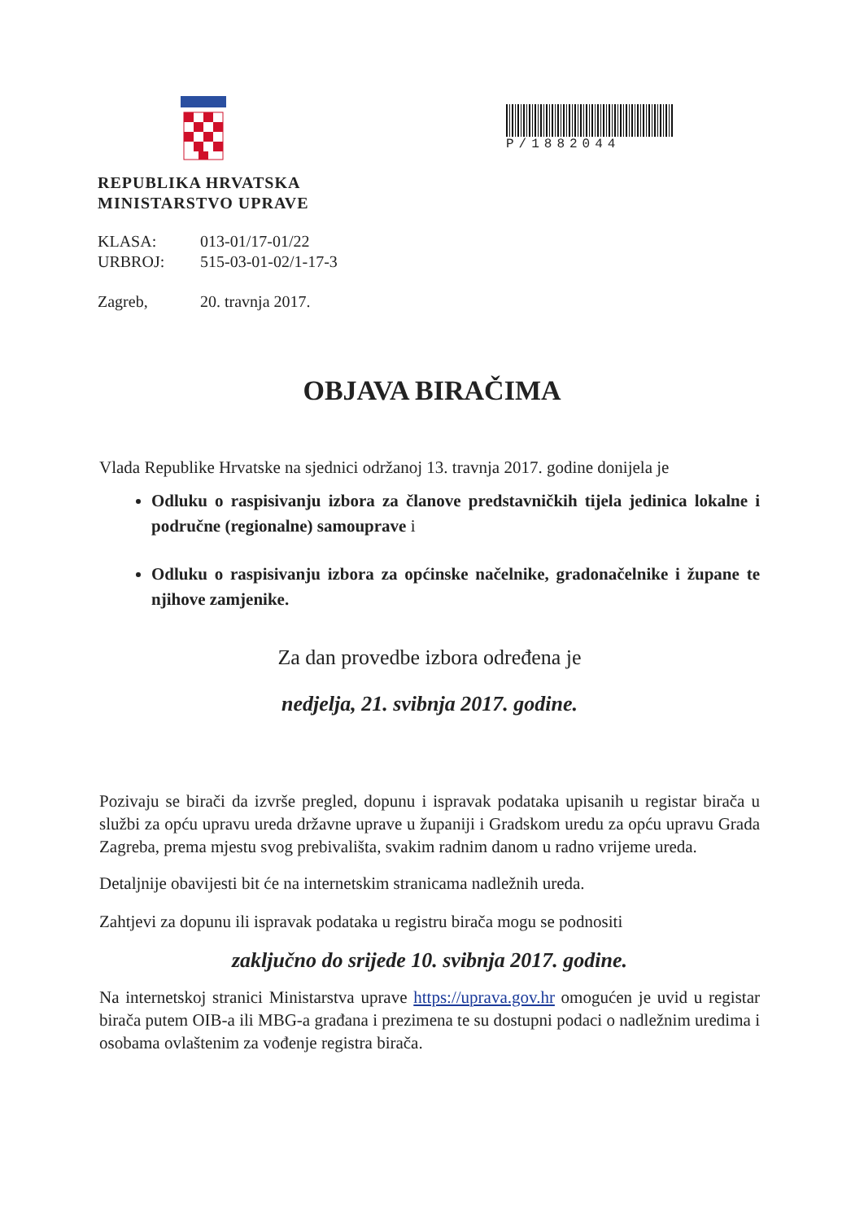REPUBLIKA HRVATSKA
MINISTARSTVO UPRAVE
KLASA: 013-01/17-01/22
URBROJ: 515-03-01-02/1-17-3
Zagreb, 20. travnja 2017.
P/1882044
OBJAVA BIRAČIMA
Vlada Republike Hrvatske na sjednici održanoj 13. travnja 2017. godine donijela je
Odluku o raspisivanju izbora za članove predstavničkih tijela jedinica lokalne i područne (regionalne) samouprave i
Odluku o raspisivanju izbora za općinske načelnike, gradonačelnike i župane te njihove zamjenike.
Za dan provedbe izbora određena je
nedjelja, 21. svibnja 2017. godine.
Pozivaju se birači da izvrše pregled, dopunu i ispravak podataka upisanih u registar birača u službi za opću upravu ureda državne uprave u županiji i Gradskom uredu za opću upravu Grada Zagreba, prema mjestu svog prebivališta, svakim radnim danom u radno vrijeme ureda.
Detaljnije obavijesti bit će na internetskim stranicama nadležnih ureda.
Zahtjevi za dopunu ili ispravak podataka u registru birača mogu se podnositi
zaključno do srijede 10. svibnja 2017. godine.
Na internetskoj stranici Ministarstva uprave https://uprava.gov.hr omogućen je uvid u registar birača putem OIB-a ili MBG-a građana i prezimena te su dostupni podaci o nadležnim uredima i osobama ovlaštenim za vođenje registra birača.